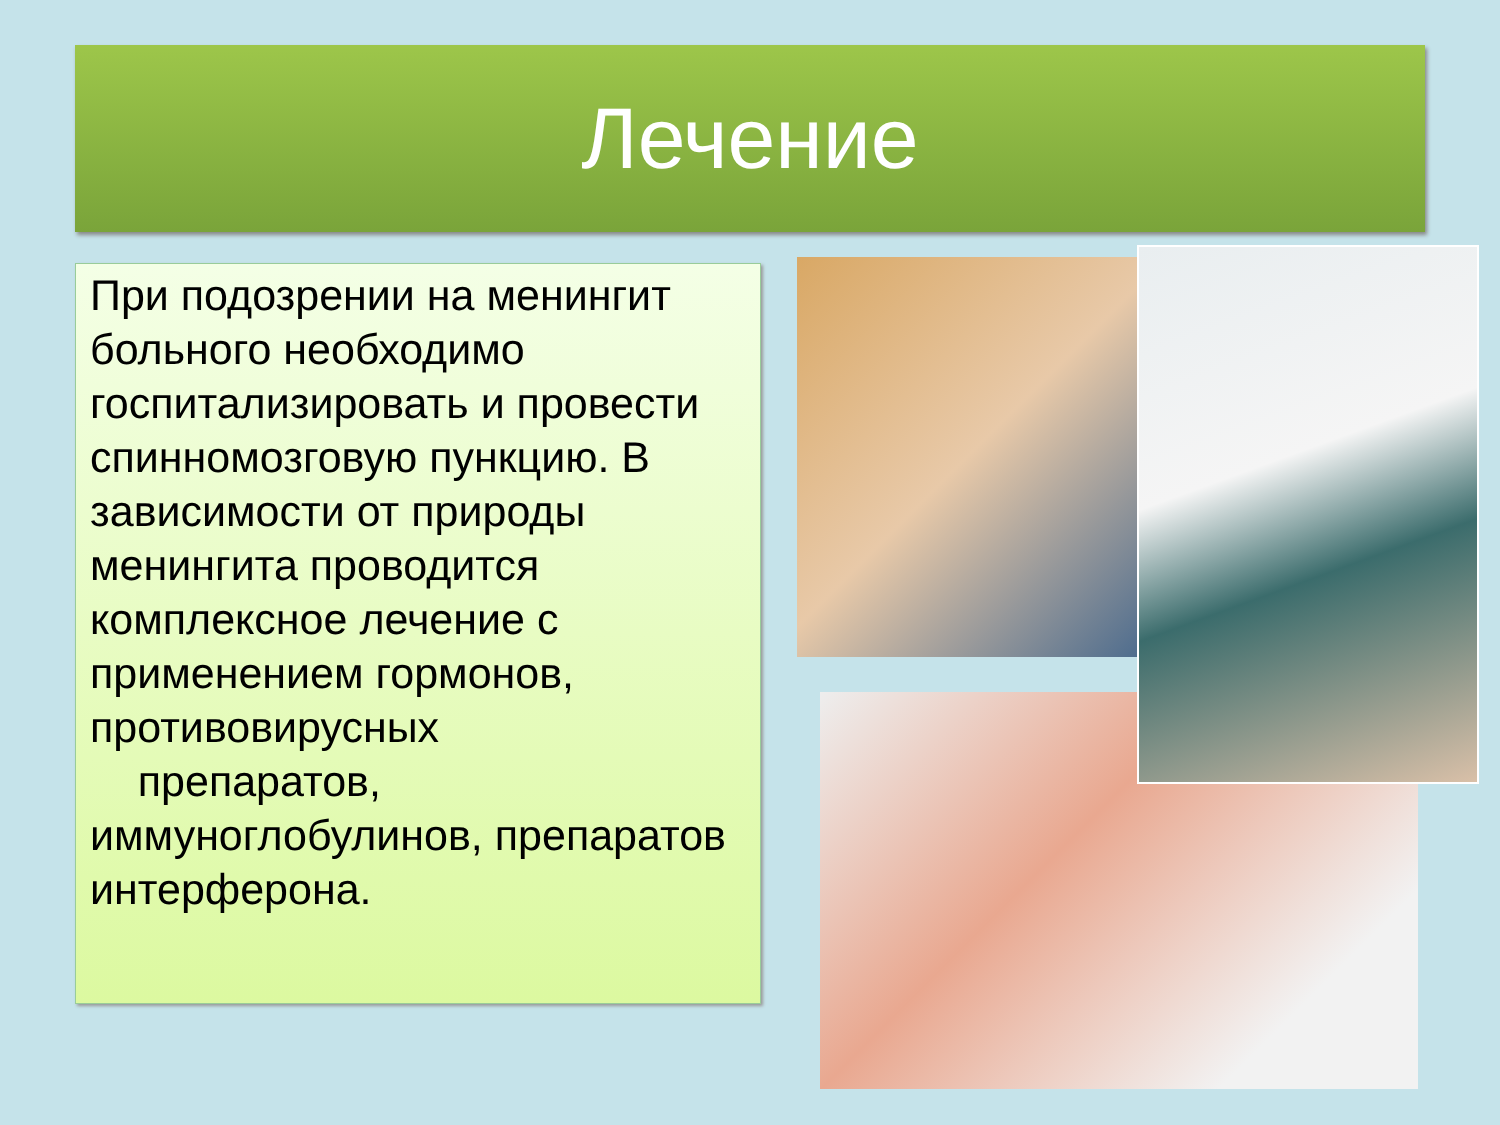Лечение
При подозрении на менингит больного необходимо госпитализировать и провести спинномозговую пункцию. В зависимости от природы менингита проводится комплексное лечение с применением гормонов, противовирусных
препаратов, иммуноглобулинов, препаратов интерферона.